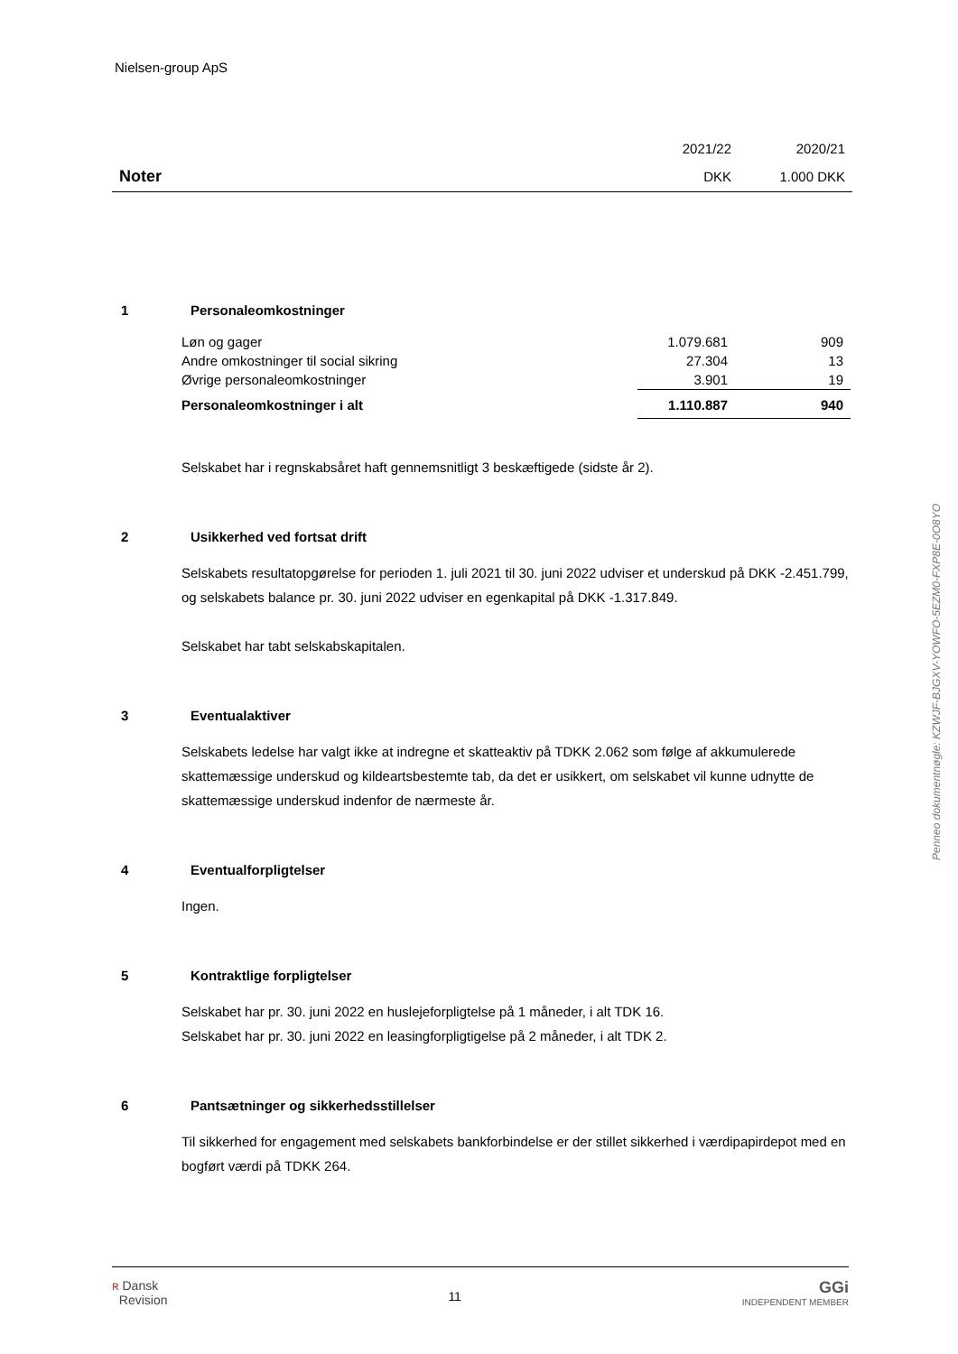Nielsen-group ApS
| | 2021/22 | 2020/21 |
| Noter | DKK | 1.000 DKK |
1 Personaleomkostninger
| Løn og gager | 1.079.681 | 909 |
| Andre omkostninger til social sikring | 27.304 | 13 |
| Øvrige personaleomkostninger | 3.901 | 19 |
| Personaleomkostninger i alt | 1.110.887 | 940 |
Selskabet har i regnskabsåret haft gennemsnitligt 3 beskæftigede (sidste år 2).
2 Usikkerhed ved fortsat drift
Selskabets resultatopgørelse for perioden 1. juli 2021 til 30. juni 2022 udviser et underskud på DKK -2.451.799, og selskabets balance pr. 30. juni 2022 udviser en egenkapital på DKK -1.317.849.
Selskabet har tabt selskabskapitalen.
3 Eventualaktiver
Selskabets ledelse har valgt ikke at indregne et skatteaktiv på TDKK 2.062 som følge af akkumulerede skattemæssige underskud og kildeartsbestemte tab, da det er usikkert, om selskabet vil kunne udnytte de skattemæssige underskud indenfor de nærmeste år.
4 Eventualforpligtelser
Ingen.
5 Kontraktlige forpligtelser
Selskabet har pr. 30. juni 2022 en huslejeforpligtelse på 1 måneder, i alt TDK 16.
Selskabet har pr. 30. juni 2022 en leasingforpligtigelse på 2 måneder, i alt TDK 2.
6 Pantsætninger og sikkerhedsstillelser
Til sikkerhed for engagement med selskabets bankforbindelse er der stillet sikkerhed i værdipapirdepot med en bogført værdi på TDKK 264.
Penneo dokumentnøgle: KZWJF-BJGXV-YOWFO-5EZM0-FXP8E-0O8YO
ʀ Dansk
Revision 11 GGi
INDEPENDENT MEMBER